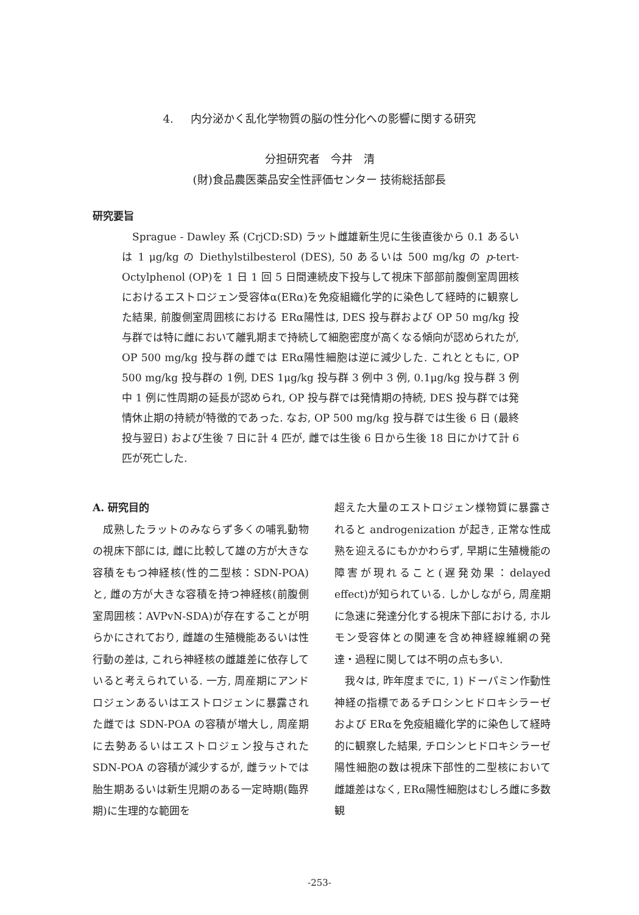4. 内分泌かく乱化学物質の脳の性分化への影響に関する研究
分担研究者　今井　清
(財)食品農医薬品安全性評価センター 技術総括部長
研究要旨
Sprague - Dawley 系 (CrjCD:SD) ラット雌雄新生児に生後直後から 0.1 あるいは 1 μg/kg の Diethylstilbesterol (DES), 50 あるいは 500 mg/kg の p-tert-Octylphenol (OP)を 1 日 1 回 5 日間連続皮下投与して視床下部部前腹側室周囲核におけるエストロジェン受容体α(ERα)を免疫組織化学的に染色して経時的に観察した結果, 前腹側室周囲核における ERα陽性は, DES 投与群および OP 50 mg/kg 投与群では特に雌において離乳期まで持続して細胞密度が高くなる傾向が認められたが, OP 500 mg/kg 投与群の雌では ERα陽性細胞は逆に減少した. これとともに, OP 500 mg/kg 投与群の 1例, DES 1μg/kg 投与群 3 例中 3 例, 0.1μg/kg 投与群 3 例中 1 例に性周期の延長が認められ, OP 投与群では発情期の持続, DES 投与群では発情休止期の持続が特徴的であった. なお, OP 500 mg/kg 投与群では生後 6 日 (最終投与翌日) および生後 7 日に計 4 匹が, 雌では生後 6 日から生後 18 日にかけて計 6 匹が死亡した.
A. 研究目的
成熟したラットのみならず多くの哺乳動物の視床下部には, 雌に比較して雄の方が大きな容積をもつ神経核(性的二型核：SDN-POA)と, 雌の方が大きな容積を持つ神経核(前腹側室周囲核：AVPvN-SDA)が存在することが明らかにされており, 雌雄の生殖機能あるいは性行動の差は, これら神経核の雌雄差に依存していると考えられている. 一方, 周産期にアンドロジェンあるいはエストロジェンに暴露された雌では SDN-POA の容積が増大し, 周産期に去勢あるいはエストロジェン投与された SDN-POA の容積が減少するが, 雌ラットでは胎生期あるいは新生児期のある一定時期(臨界期)に生理的な範囲を
超えた大量のエストロジェン様物質に暴露されると androgenization が起き, 正常な性成熟を迎えるにもかかわらず, 早期に生殖機能の障害が現れること(遅発効果：delayed effect)が知られている. しかしながら, 周産期に急速に発達分化する視床下部における, ホルモン受容体との関連を含め神経線維網の発達・過程に関しては不明の点も多い.
我々は, 昨年度までに, 1) ドーパミン作動性神経の指標であるチロシンヒドロキシラーゼおよび ERαを免疫組織化学的に染色して経時的に観察した結果, チロシンヒドロキシラーゼ陽性細胞の数は視床下部性的二型核において雌雄差はなく, ERα陽性細胞はむしろ雌に多数観
-253-